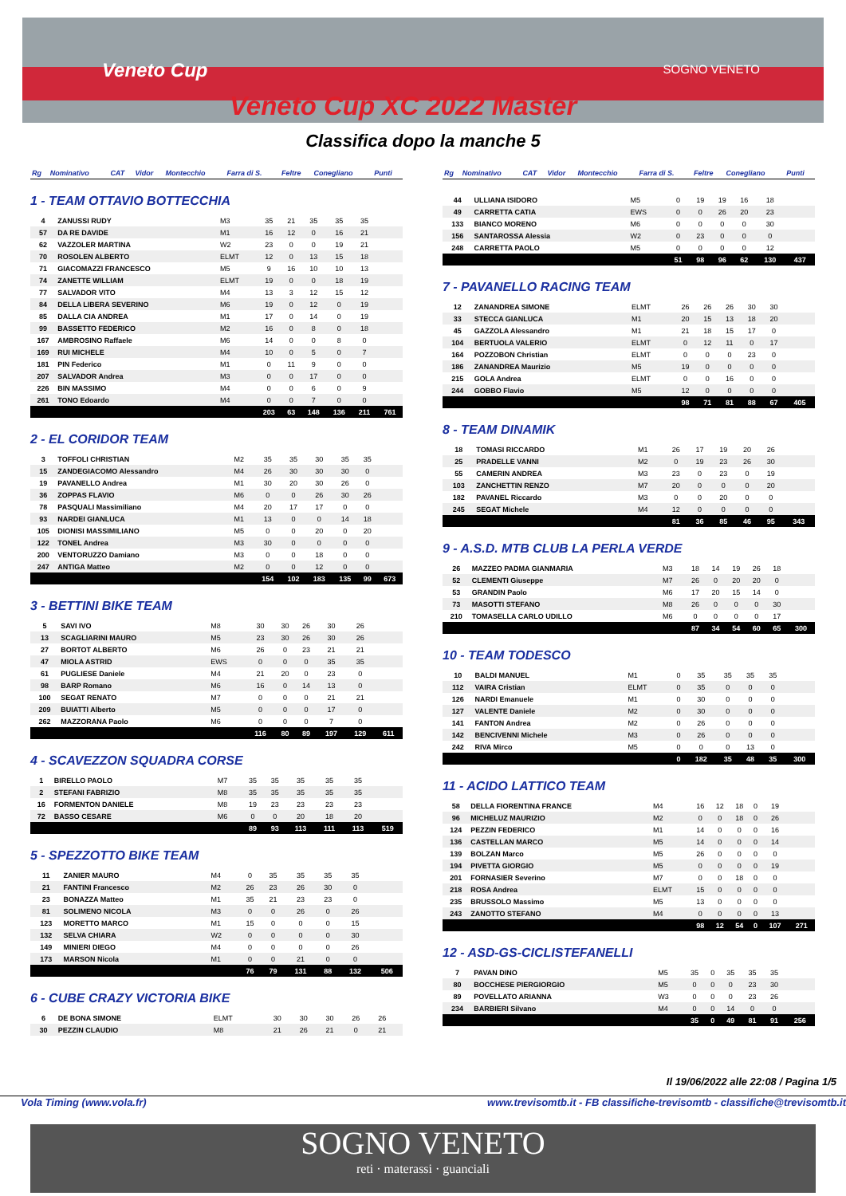Veneto Cup SOGNO VENETO
Veneto Cup XC 2022 Master
Classifica dopo la manche 5
| Rg | Nominativo | CAT | Vidor | Montecchio | Farra di S. | Feltre | Conegliano | Punti |
| --- | --- | --- | --- | --- | --- | --- | --- | --- |
1 - TEAM OTTAVIO BOTTECCHIA
| 4 | ZANUSSI RUDY | M3 | 35 | 21 | 35 | 35 | 35 | |
| 57 | DA RE DAVIDE | M1 | 16 | 12 | 0 | 16 | 21 | |
| 62 | VAZZOLER MARTINA | W2 | 23 | 0 | 0 | 19 | 21 | |
| 70 | ROSOLEN ALBERTO | ELMT | 12 | 0 | 13 | 15 | 18 | |
| 71 | GIACOMAZZI FRANCESCO | M5 | 9 | 16 | 10 | 10 | 13 | |
| 74 | ZANETTE WILLIAM | ELMT | 19 | 0 | 0 | 18 | 19 | |
| 77 | SALVADOR VITO | M4 | 13 | 3 | 12 | 15 | 12 | |
| 84 | DELLA LIBERA SEVERINO | M6 | 19 | 0 | 12 | 0 | 19 | |
| 85 | DALLA CIA ANDREA | M1 | 17 | 0 | 14 | 0 | 19 | |
| 99 | BASSETTO FEDERICO | M2 | 16 | 0 | 8 | 0 | 18 | |
| 167 | AMBROSINO Raffaele | M6 | 14 | 0 | 0 | 8 | 0 | |
| 169 | RUI MICHELE | M4 | 10 | 0 | 5 | 0 | 7 | |
| 181 | PIN Federico | M1 | 0 | 11 | 9 | 0 | 0 | |
| 207 | SALVADOR Andrea | M3 | 0 | 0 | 17 | 0 | 0 | |
| 226 | BIN MASSIMO | M4 | 0 | 0 | 6 | 0 | 9 | |
| 261 | TONO Edoardo | M4 | 0 | 0 | 7 | 0 | 0 | |
| | | | 203 | 63 | 148 | 136 | 211 | 761 |
2 - EL CORIDOR TEAM
| 3 | TOFFOLI CHRISTIAN | M2 | 35 | 35 | 30 | 35 | 35 | |
| 15 | ZANDEGIACOMO Alessandro | M4 | 26 | 30 | 30 | 30 | 0 | |
| 19 | PAVANELLO Andrea | M1 | 30 | 20 | 30 | 26 | 0 | |
| 36 | ZOPPAS FLAVIO | M6 | 0 | 0 | 26 | 30 | 26 | |
| 78 | PASQUALI Massimiliano | M4 | 20 | 17 | 17 | 0 | 0 | |
| 93 | NARDEI GIANLUCA | M1 | 13 | 0 | 0 | 14 | 18 | |
| 105 | DIONISI MASSIMILIANO | M5 | 0 | 0 | 20 | 0 | 20 | |
| 122 | TONEL Andrea | M3 | 30 | 0 | 0 | 0 | 0 | |
| 200 | VENTORUZZO Damiano | M3 | 0 | 0 | 18 | 0 | 0 | |
| 247 | ANTIGA Matteo | M2 | 0 | 0 | 12 | 0 | 0 | |
| | | | 154 | 102 | 183 | 135 | 99 | 673 |
3 - BETTINI BIKE TEAM
| 5 | SAVI IVO | M8 | 30 | 30 | 26 | 30 | 26 | |
| 13 | SCAGLIARINI MAURO | M5 | 23 | 30 | 26 | 30 | 26 | |
| 27 | BORTOT ALBERTO | M6 | 26 | 0 | 23 | 21 | 21 | |
| 47 | MIOLA ASTRID | EWS | 0 | 0 | 0 | 35 | 35 | |
| 61 | PUGLIESE Daniele | M4 | 21 | 20 | 0 | 23 | 0 | |
| 98 | BARP Romano | M6 | 16 | 0 | 14 | 13 | 0 | |
| 100 | SEGAT RENATO | M7 | 0 | 0 | 0 | 21 | 21 | |
| 209 | BUIATTI Alberto | M5 | 0 | 0 | 0 | 17 | 0 | |
| 262 | MAZZORANA Paolo | M6 | 0 | 0 | 0 | 7 | 0 | |
| | | | 116 | 80 | 89 | 197 | 129 | 611 |
4 - SCAVEZZON SQUADRA CORSE
| 1 | BIRELLO PAOLO | M7 | 35 | 35 | 35 | 35 | 35 | |
| 2 | STEFANI FABRIZIO | M8 | 35 | 35 | 35 | 35 | 35 | |
| 16 | FORMENTON DANIELE | M8 | 19 | 23 | 23 | 23 | 23 | |
| 72 | BASSO CESARE | M6 | 0 | 0 | 20 | 18 | 20 | |
| | | | 89 | 93 | 113 | 111 | 113 | 519 |
5 - SPEZZOTTO BIKE TEAM
| 11 | ZANIER MAURO | M4 | 0 | 35 | 35 | 35 | 35 | |
| 21 | FANTINI Francesco | M2 | 26 | 23 | 26 | 30 | 0 | |
| 23 | BONAZZA Matteo | M1 | 35 | 21 | 23 | 23 | 0 | |
| 81 | SOLIMENO NICOLA | M3 | 0 | 0 | 26 | 0 | 26 | |
| 123 | MORETTO MARCO | M1 | 15 | 0 | 0 | 0 | 15 | |
| 132 | SELVA CHIARA | W2 | 0 | 0 | 0 | 0 | 30 | |
| 149 | MINIERI DIEGO | M4 | 0 | 0 | 0 | 0 | 26 | |
| 173 | MARSON Nicola | M1 | 0 | 0 | 21 | 0 | 0 | |
| | | | 76 | 79 | 131 | 88 | 132 | 506 |
6 - CUBE CRAZY VICTORIA BIKE
| 6 | DE BONA SIMONE | ELMT | 30 | 30 | 30 | 26 | 26 | |
| 30 | PEZZIN CLAUDIO | M8 | 21 | 26 | 21 | 0 | 21 | |
| Rg | Nominativo | CAT | Vidor | Montecchio | Farra di S. | Feltre | Conegliano | Punti |
| --- | --- | --- | --- | --- | --- | --- | --- | --- |
| 44 | ULLIANA ISIDORO | M5 | 0 | 19 | 19 | 16 | 18 | |
| 49 | CARRETTA CATIA | EWS | 0 | 0 | 26 | 20 | 23 | |
| 133 | BIANCO MORENO | M6 | 0 | 0 | 0 | 0 | 30 | |
| 156 | SANTAROSSA Alessia | W2 | 0 | 23 | 0 | 0 | 0 | |
| 248 | CARRETTA PAOLO | M5 | 0 | 0 | 0 | 0 | 12 | |
| | | | 51 | 98 | 96 | 62 | 130 | 437 |
7 - PAVANELLO RACING TEAM
| 12 | ZANANDREA SIMONE | ELMT | 26 | 26 | 26 | 30 | 30 | |
| 33 | STECCA GIANLUCA | M1 | 20 | 15 | 13 | 18 | 20 | |
| 45 | GAZZOLA Alessandro | M1 | 21 | 18 | 15 | 17 | 0 | |
| 104 | BERTUOLA VALERIO | ELMT | 0 | 12 | 11 | 0 | 17 | |
| 164 | POZZOBON Christian | ELMT | 0 | 0 | 0 | 23 | 0 | |
| 186 | ZANANDREA Maurizio | M5 | 19 | 0 | 0 | 0 | 0 | |
| 215 | GOLA Andrea | ELMT | 0 | 0 | 16 | 0 | 0 | |
| 244 | GOBBO Flavio | M5 | 12 | 0 | 0 | 0 | 0 | |
| | | | 98 | 71 | 81 | 88 | 67 | 405 |
8 - TEAM DINAMIK
| 18 | TOMASI RICCARDO | M1 | 26 | 17 | 19 | 20 | 26 | |
| 25 | PRADELLE VANNI | M2 | 0 | 19 | 23 | 26 | 30 | |
| 55 | CAMERIN ANDREA | M3 | 23 | 0 | 23 | 0 | 19 | |
| 103 | ZANCHETTIN RENZO | M7 | 20 | 0 | 0 | 0 | 20 | |
| 182 | PAVANEL Riccardo | M3 | 0 | 0 | 20 | 0 | 0 | |
| 245 | SEGAT Michele | M4 | 12 | 0 | 0 | 0 | 0 | |
| | | | 81 | 36 | 85 | 46 | 95 | 343 |
9 - A.S.D. MTB CLUB LA PERLA VERDE
| 26 | MAZZEO PADMA GIANMARIA | M3 | 18 | 14 | 19 | 26 | 18 | |
| 52 | CLEMENTI Giuseppe | M7 | 26 | 0 | 20 | 20 | 0 | |
| 53 | GRANDIN Paolo | M6 | 17 | 20 | 15 | 14 | 0 | |
| 73 | MASOTTI STEFANO | M8 | 26 | 0 | 0 | 0 | 30 | |
| 210 | TOMASELLA CARLO UDILLO | M6 | 0 | 0 | 0 | 0 | 17 | |
| | | | 87 | 34 | 54 | 60 | 65 | 300 |
10 - TEAM TODESCO
| 10 | BALDI MANUEL | M1 | 0 | 35 | 35 | 35 | 35 | |
| 112 | VAIRA Cristian | ELMT | 0 | 35 | 0 | 0 | 0 | |
| 126 | NARDI Emanuele | M1 | 0 | 30 | 0 | 0 | 0 | |
| 127 | VALENTE Daniele | M2 | 0 | 30 | 0 | 0 | 0 | |
| 141 | FANTON Andrea | M2 | 0 | 26 | 0 | 0 | 0 | |
| 142 | BENCIVENNI Michele | M3 | 0 | 26 | 0 | 0 | 0 | |
| 242 | RIVA Mirco | M5 | 0 | 0 | 0 | 13 | 0 | |
| | | | 0 | 182 | 35 | 48 | 35 | 300 |
11 - ACIDO LATTICO TEAM
| 58 | DELLA FIORENTINA FRANCE | M4 | 16 | 12 | 18 | 0 | 19 | |
| 96 | MICHELUZ MAURIZIO | M2 | 0 | 0 | 18 | 0 | 26 | |
| 124 | PEZZIN FEDERICO | M1 | 14 | 0 | 0 | 0 | 16 | |
| 136 | CASTELLAN MARCO | M5 | 14 | 0 | 0 | 0 | 14 | |
| 139 | BOLZAN Marco | M5 | 26 | 0 | 0 | 0 | 0 | |
| 194 | PIVETTA GIORGIO | M5 | 0 | 0 | 0 | 0 | 19 | |
| 201 | FORNASIER Severino | M7 | 0 | 0 | 18 | 0 | 0 | |
| 218 | ROSA Andrea | ELMT | 15 | 0 | 0 | 0 | 0 | |
| 235 | BRUSSOLO Massimo | M5 | 13 | 0 | 0 | 0 | 0 | |
| 243 | ZANOTTO STEFANO | M4 | 0 | 0 | 0 | 0 | 13 | |
| | | | 98 | 12 | 54 | 0 | 107 | 271 |
12 - ASD-GS-CICLISTEFANELLI
| 7 | PAVAN DINO | M5 | 35 | 0 | 35 | 35 | 35 | |
| 80 | BOCCHESE PIERGIORGIO | M5 | 0 | 0 | 0 | 23 | 30 | |
| 89 | POVELLATO ARIANNA | W3 | 0 | 0 | 0 | 23 | 26 | |
| 234 | BARBIERI Silvano | M4 | 0 | 0 | 14 | 0 | 0 | |
| | | | 35 | 0 | 49 | 81 | 91 | 256 |
Il 19/06/2022 alle 22:08 / Pagina 1/5
Vola Timing (www.vola.fr) www.trevisomtb.it - FB classifiche-trevisomtb - classifiche@trevisomtb.it
SOGNO VENETO
reti · materassi · guanciali